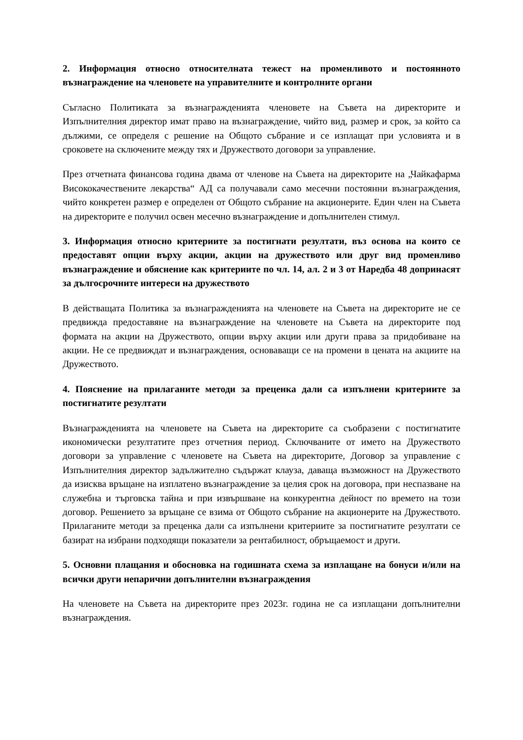2. Информация относно относителната тежест на променливото и постоянното възнаграждение на членовете на управителните и контролните органи
Съгласно Политиката за възнагражденията членовете на Съвета на директорите и Изпълнителния директор имат право на възнаграждение, чийто вид, размер и срок, за който са дължими, се определя с решение на Общото събрание и се изплащат при условията и в сроковете на сключените между тях и Дружеството договори за управление.
През отчетната финансова година двама от членове на Съвета на директорите на „Чайкафарма Висококачествените лекарства“ АД са получавали само месечни постоянни възнаграждения, чийто конкретен размер е определен от Общото събрание на акционерите. Един член на Съвета на директорите е получил освен месечно възнаграждение и допълнителен стимул.
3. Информация относно критериите за постигнати резултати, въз основа на които се предоставят опции върху акции, акции на дружеството или друг вид променливо възнаграждение и обяснение как критериите по чл. 14, ал. 2 и 3 от Наредба 48 допринасят за дългосрочните интереси на дружеството
В действащата Политика за възнагражденията на членовете на Съвета на директорите не се предвижда предоставяне на възнаграждение на членовете на Съвета на директорите под формата на акции на Дружеството, опции върху акции или други права за придобиване на акции. Не се предвиждат и възнаграждения, основаващи се на промени в цената на акциите на Дружеството.
4. Пояснение на прилаганите методи за преценка дали са изпълнени критериите за постигнатите резултати
Възнагражденията на членовете на Съвета на директорите са съобразени с постигнатите икономически резултатите през отчетния период. Сключваните от името на Дружеството договори за управление с членовете на Съвета на директорите, Договор за управление с Изпълнителния директор задължително съдържат клауза, даваща възможност на Дружеството да изисква връщане на изплатено възнаграждение за целия срок на договора, при неспазване на служебна и търговска тайна и при извършване на конкурентна дейност по времето на този договор. Решението за връщане се взима от Общото събрание на акционерите на Дружеството. Прилаганите методи за преценка дали са изпълнени критериите за постигнатите резултати се базират на избрани подходящи показатели за рентабилност, обръщаемост и други.
5. Основни плащания и обосновка на годишната схема за изплащане на бонуси и/или на всички други непарични допълнителни възнаграждения
На членовете на Съвета на директорите през 2023г. година не са изплащани допълнителни възнаграждения.